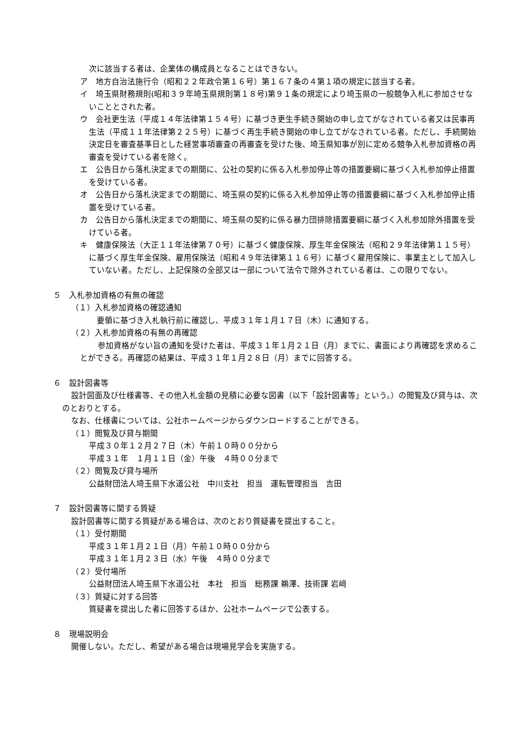次に該当する者は、企業体の構成員となることはできない。
ア　地方自治法施行令（昭和２２年政令第１６号）第１６７条の４第１項の規定に該当する者。
イ　埼玉県財務規則(昭和３９年埼玉県規則第１８号)第９１条の規定により埼玉県の一般競争入札に参加させないこととされた者。
ウ　会社更生法（平成１４年法律第１５４号）に基づき更生手続き開始の申し立てがなされている者又は民事再生法（平成１１年法律第２２５号）に基づく再生手続き開始の申し立てがなされている者。ただし、手続開始決定日を審査基準日とした経営事項審査の再審査を受けた後、埼玉県知事が別に定める競争入札参加資格の再審査を受けている者を除く。
エ　公告日から落札決定までの期間に、公社の契約に係る入札参加停止等の措置要綱に基づく入札参加停止措置を受けている者。
オ　公告日から落札決定までの期間に、埼玉県の契約に係る入札参加停止等の措置要綱に基づく入札参加停止措置を受けている者。
カ　公告日から落札決定までの期間に、埼玉県の契約に係る暴力団排除措置要綱に基づく入札参加除外措置を受けている者。
キ　健康保険法（大正１１年法律第７０号）に基づく健康保険、厚生年金保険法（昭和２９年法律第１１５号）に基づく厚生年金保険、雇用保険法（昭和４９年法律第１１６号）に基づく雇用保険に、事業主として加入していない者。ただし、上記保険の全部又は一部について法令で除外されている者は、この限りでない。
５　入札参加資格の有無の確認
（１）入札参加資格の確認通知
　要領に基づき入札執行前に確認し、平成３１年１月１７日（木）に通知する。
（２）入札参加資格の有無の再確認
参加資格がない旨の通知を受けた者は、平成３１年１月２１日（月）までに、書面により再確認を求めることができる。再確認の結果は、平成３１年１月２８日（月）までに回答する。
６　設計図書等
設計図面及び仕様書等、その他入札金額の見積に必要な図書（以下「設計図書等」という。）の閲覧及び貸与は、次のとおりとする。
なお、仕様書については、公社ホームページからダウンロードすることができる。
（１）閲覧及び貸与期間
平成３０年１２月２７日（木）午前１０時００分から
平成３１年　１月１１日（金）午後　４時００分まで
（２）閲覧及び貸与場所
公益財団法人埼玉県下水道公社　中川支社　担当　運転管理担当　吉田
７　設計図書等に関する質疑
設計図書等に関する質疑がある場合は、次のとおり質疑書を提出すること。
（１）受付期間
平成３１年１月２１日（月）午前１０時００分から
平成３１年１月２３日（水）午後　４時００分まで
（２）受付場所
公益財団法人埼玉県下水道公社　本社　担当　総務課 鵜澤、技術課 岩﨑
（３）質疑に対する回答
質疑書を提出した者に回答するほか、公社ホームページで公表する。
８　現場説明会
開催しない。ただし、希望がある場合は現場見学会を実施する。